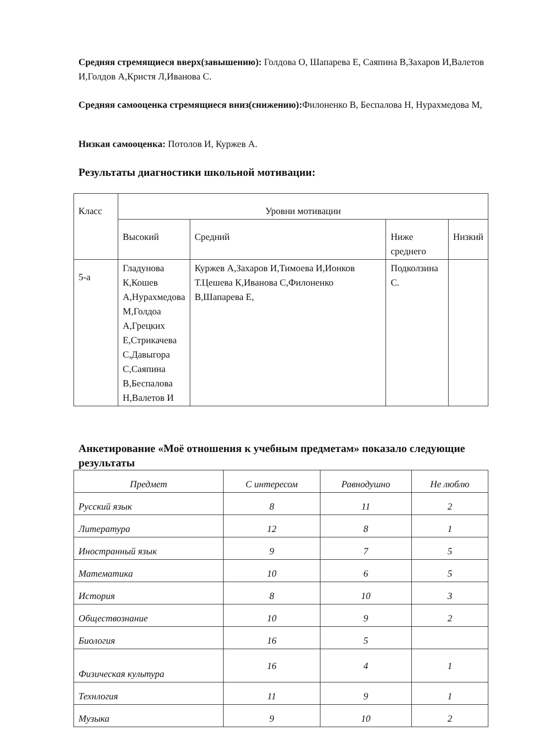Средняя стремящиеся вверх(завышению): Голдова О, Шапарева Е, Саяпина В,Захаров И,Валетов И,Голдов А,Кристя Л,Иванова С.
Средняя самооценка стремящиеся вниз(снижению): Филоненко В, Беспалова Н, Нурахмедова М,
Низкая самооценка: Потолов И, Куржев А.
Результаты диагностики школьной мотивации:
| Класс | Уровни мотивации | | | |
| | Высокий | Средний | Ниже среднего | Низкий |
| 5-а | Гладунова К,Кошев А,Нурахмедова М,Голдоа А,Грецких Е,Стрикачева С,Давыгора С,Саяпина В,Беспалова Н,Валетов И | Куржев А,Захаров И,Тимоева И,Ионков Т.Цешева К,Иванова С,Филоненко В,Шапарева Е, | Подколзина С. | |
Анкетирование «Моё отношения к учебным предметам» показало следующие результаты
| Предмет | С интересом | Равнодушно | Не люблю |
| --- | --- | --- | --- |
| Русский язык | 8 | 11 | 2 |
| Литература | 12 | 8 | 1 |
| Иностранный язык | 9 | 7 | 5 |
| Математика | 10 | 6 | 5 |
| История | 8 | 10 | 3 |
| Обществознание | 10 | 9 | 2 |
| Биология | 16 | 5 | |
| Физическая культура | 16 | 4 | 1 |
| Технлогия | 11 | 9 | 1 |
| Музыка | 9 | 10 | 2 |